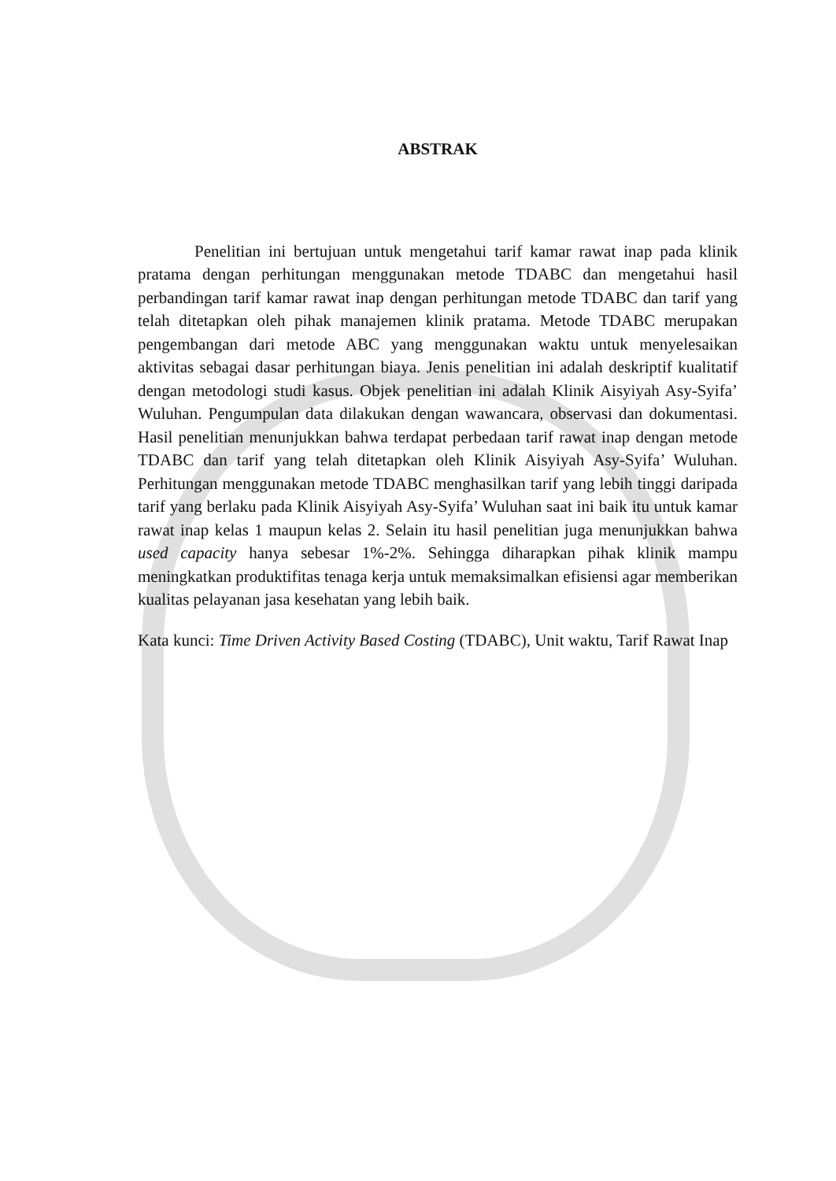ABSTRAK
Penelitian ini bertujuan untuk mengetahui tarif kamar rawat inap pada klinik pratama dengan perhitungan menggunakan metode TDABC dan mengetahui hasil perbandingan tarif kamar rawat inap dengan perhitungan metode TDABC dan tarif yang telah ditetapkan oleh pihak manajemen klinik pratama. Metode TDABC merupakan pengembangan dari metode ABC yang menggunakan waktu untuk menyelesaikan aktivitas sebagai dasar perhitungan biaya. Jenis penelitian ini adalah deskriptif kualitatif dengan metodologi studi kasus. Objek penelitian ini adalah Klinik Aisyiyah Asy-Syifa’ Wuluhan. Pengumpulan data dilakukan dengan wawancara, observasi dan dokumentasi. Hasil penelitian menunjukkan bahwa terdapat perbedaan tarif rawat inap dengan metode TDABC dan tarif yang telah ditetapkan oleh Klinik Aisyiyah Asy-Syifa’ Wuluhan. Perhitungan menggunakan metode TDABC menghasilkan tarif yang lebih tinggi daripada tarif yang berlaku pada Klinik Aisyiyah Asy-Syifa’ Wuluhan saat ini baik itu untuk kamar rawat inap kelas 1 maupun kelas 2. Selain itu hasil penelitian juga menunjukkan bahwa used capacity hanya sebesar 1%-2%. Sehingga diharapkan pihak klinik mampu meningkatkan produktifitas tenaga kerja untuk memaksimalkan efisiensi agar memberikan kualitas pelayanan jasa kesehatan yang lebih baik.
Kata kunci: Time Driven Activity Based Costing (TDABC), Unit waktu, Tarif Rawat Inap